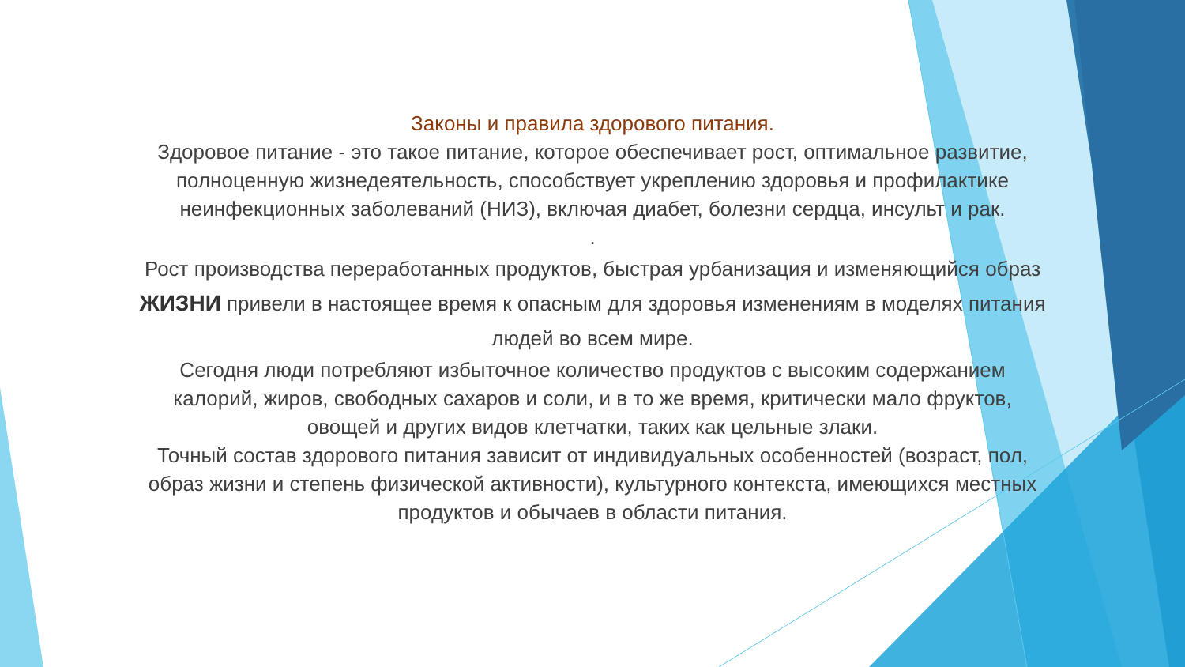Законы и правила здорового питания.
Здоровое питание - это такое питание, которое обеспечивает рост, оптимальное развитие, полноценную жизнедеятельность, способствует укреплению здоровья и профилактике неинфекционных заболеваний (НИЗ), включая диабет, болезни сердца, инсульт и рак.
.
Рост производства переработанных продуктов, быстрая урбанизация и изменяющийся образ ЖИЗНИ привели в настоящее время к опасным для здоровья изменениям в моделях питания людей во всем мире.
Сегодня люди потребляют избыточное количество продуктов с высоким содержанием калорий, жиров, свободных сахаров и соли, и в то же время, критически мало фруктов, овощей и других видов клетчатки, таких как цельные злаки.
Точный состав здорового питания зависит от индивидуальных особенностей (возраст, пол, образ жизни и степень физической активности), культурного контекста, имеющихся местных продуктов и обычаев в области питания.